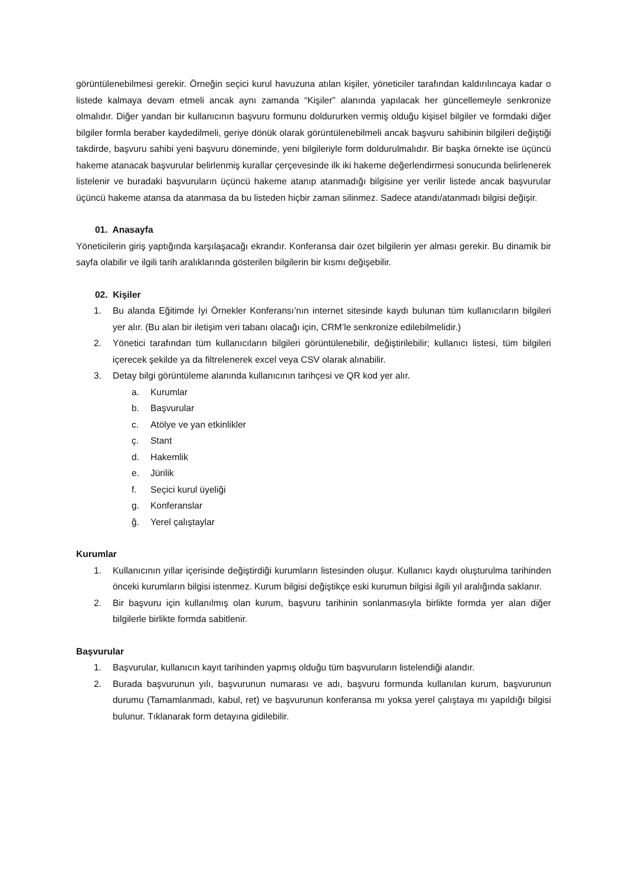görüntülenebilmesi gerekir. Örneğin seçici kurul havuzuna atılan kişiler, yöneticiler tarafından kaldırılıncaya kadar o listede kalmaya devam etmeli ancak aynı zamanda “Kişiler” alanında yapılacak her güncellemeyle senkronize olmalıdır. Diğer yandan bir kullanıcının başvuru formunu doldururken vermiş olduğu kişisel bilgiler ve formdaki diğer bilgiler formla beraber kaydedilmeli, geriye dönük olarak görüntülenebilmeli ancak başvuru sahibinin bilgileri değiştiği takdirde, başvuru sahibi yeni başvuru döneminde, yeni bilgileriyle form doldurulmalıdır. Bir başka örnekte ise üçüncü hakeme atanacak başvurular belirlenmiş kurallar çerçevesinde ilk iki hakeme değerlendirmesi sonucunda belirlenerek listelenir ve buradaki başvuruların üçüncü hakeme atanıp atanmadığı bilgisine yer verilir listede ancak başvurular üçüncü hakeme atansa da atanmasa da bu listeden hiçbir zaman silinmez. Sadece atandı/atanmadı bilgisi değişir.
01. Anasayfa
Yöneticilerin giriş yaptığında karşılaşacağı ekrandır. Konferansa dair özet bilgilerin yer alması gerekir. Bu dinamik bir sayfa olabilir ve ilgili tarih aralıklarında gösterilen bilgilerin bir kısmı değişebilir.
02. Kişiler
1. Bu alanda Eğitimde İyi Örnekler Konferansı’nın internet sitesinde kaydı bulunan tüm kullanıcıların bilgileri yer alır. (Bu alan bir iletişim veri tabanı olacağı için, CRM’le senkronize edilebilmelidir.)
2. Yönetici tarafından tüm kullanıcıların bilgileri görüntülenebilir, değiştirilebilir; kullanıcı listesi, tüm bilgileri içerecek şekilde ya da filtrelenerek excel veya CSV olarak alınabilir.
3. Detay bilgi görüntüleme alanında kullanıcının tarihçesi ve QR kod yer alır.
a. Kurumlar
b. Başvurular
c. Atölye ve yan etkinlikler
ç. Stant
d. Hakemlik
e. Jürilik
f. Seçici kurul üyeliği
g. Konferanslar
ğ. Yerel çalıştaylar
Kurumlar
1. Kullanıcının yıllar içerisinde değiştirdiği kurumların listesinden oluşur. Kullanıcı kaydı oluşturulma tarihinden önceki kurumların bilgisi istenmez. Kurum bilgisi değiştikçe eski kurumun bilgisi ilgili yıl aralığında saklanır.
2. Bir başvuru için kullanılmış olan kurum, başvuru tarihinin sonlanmasıyla birlikte formda yer alan diğer bilgilerle birlikte formda sabitlenir.
Başvurular
1. Başvurular, kullanıcın kayıt tarihinden yapmış olduğu tüm başvuruların listelendiği alandır.
2. Burada başvurunun yılı, başvurunun numarası ve adı, başvuru formunda kullanılan kurum, başvurunun durumu (Tamamlanmadı, kabul, ret) ve başvurunun konferansa mı yoksa yerel çalıştaya mı yapıldığı bilgisi bulunur. Tıklanarak form detayına gidilebilir.